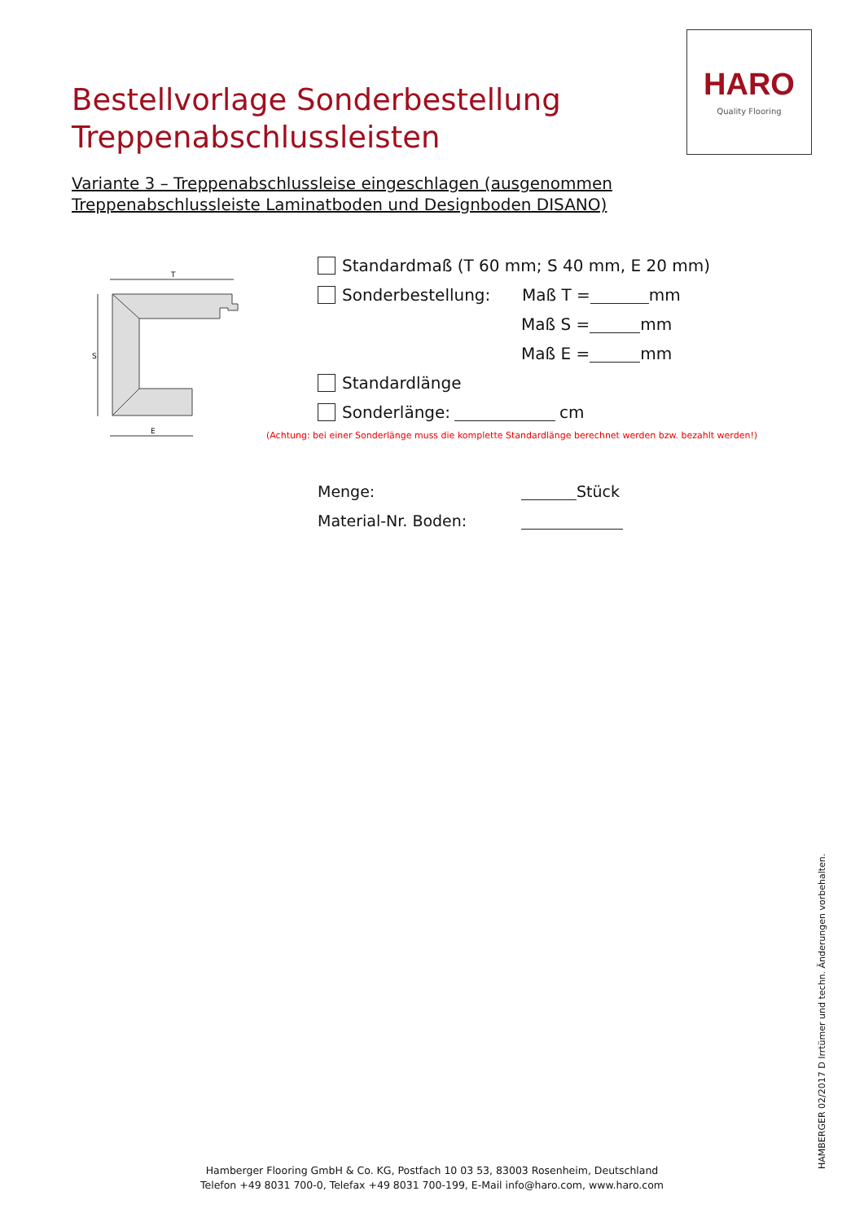HARO
Quality Flooring
Bestellvorlage Sonderbestellung
Treppenabschlussleisten
Variante 3 – Treppenabschlussleise eingeschlagen (ausgenommen Treppenabschlussleiste Laminatboden und Designboden DISANO)
T
S
E
Standardmaß (T 60 mm; S 40 mm, E 20 mm)
Sonderbestellung: Maß T = mm
Maß S = mm
Maß E = mm
Standardlänge
Sonderlänge: cm
(Achtung: bei einer Sonderlänge muss die komplette Standardlänge berechnet werden bzw. bezahlt werden!)
Menge: Stück
Material-Nr. Boden:
Hamberger Flooring GmbH & Co. KG, Postfach 10 03 53, 83003 Rosenheim, Deutschland
Telefon +49 8031 700-0, Telefax +49 8031 700-199, E-Mail info@haro.com, www.haro.com
HAMBERGER 02/2017 D Irrtümer und techn. Änderungen vorbehalten.